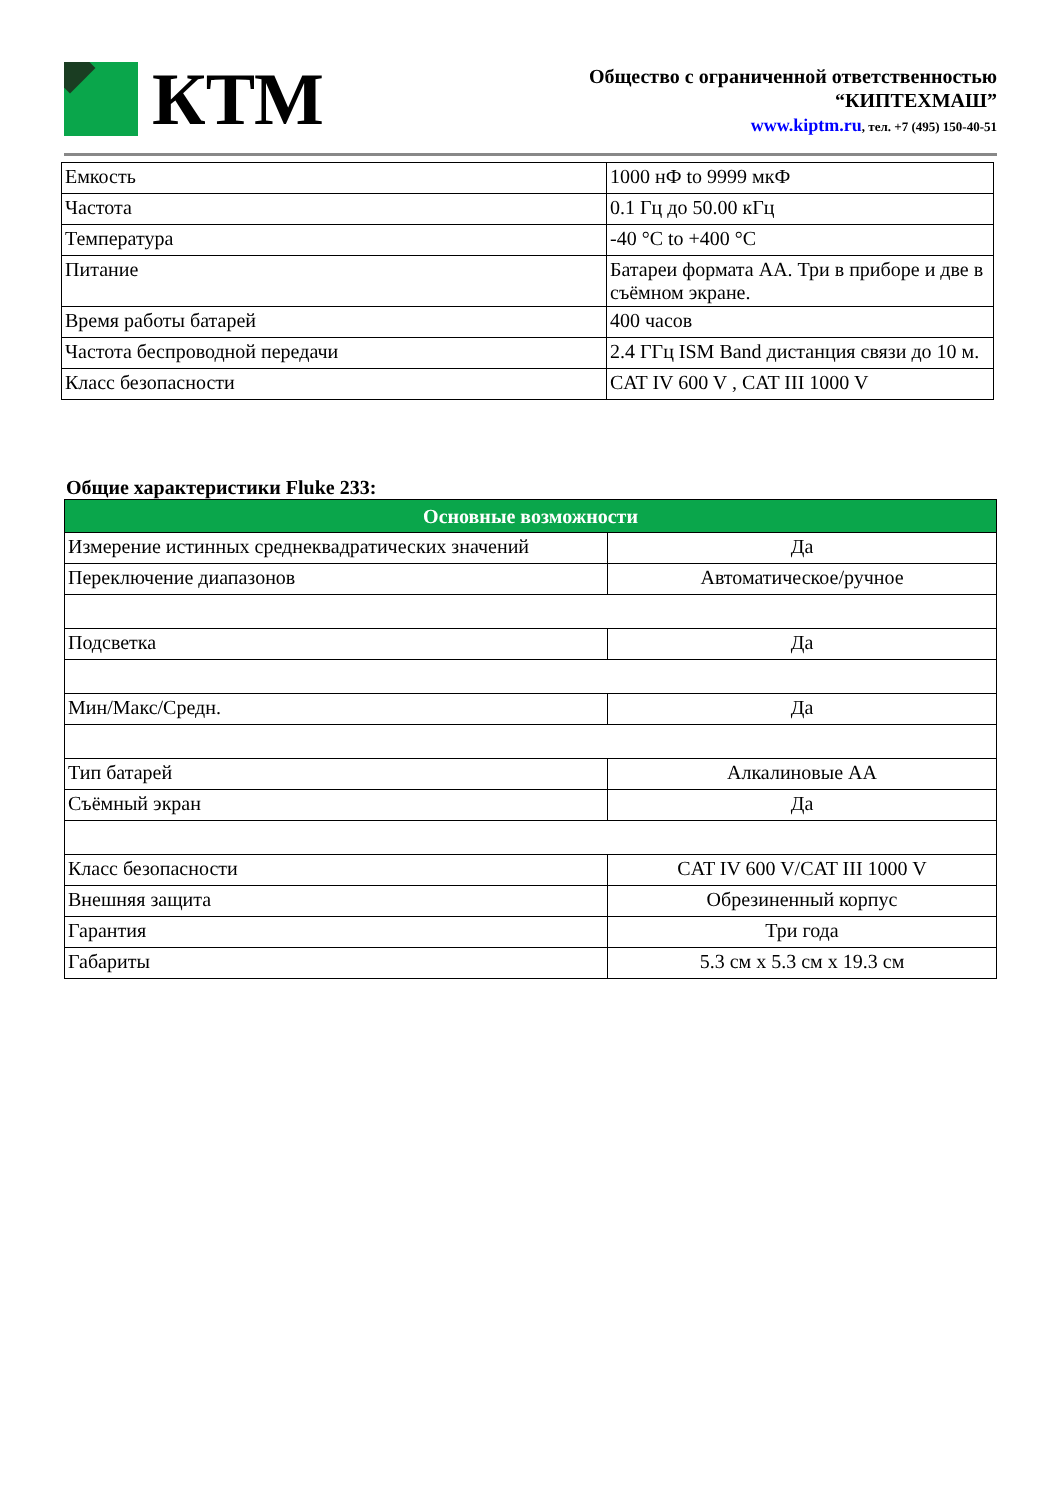КТМ
Общество с ограниченной ответственностью
“КИПТЕХМАШ”
www.kiptm.ru, тел. +7 (495) 150-40-51
| Емкость | 1000 нФ to 9999 мкФ |
| Частота | 0.1 Гц до 50.00 кГц |
| Температура | -40 °C to +400 °C |
| Питание | Батареи формата АА. Три в приборе и две в съёмном экране. |
| Время работы батарей | 400 часов |
| Частота беспроводной передачи | 2.4 ГГц ISM Band дистанция связи до 10 м. |
| Класс безопасности | CAT IV 600 V , CAT III 1000 V |
Общие характеристики Fluke 233:
| Основные возможности | |
| --- | --- |
| Измерение истинных среднеквадратических значений | Да |
| Переключение диапазонов | Автоматическое/ручное |
| Подсветка | Да |
| Мин/Макс/Средн. | Да |
| Тип батарей | Алкалиновые АА |
| Съёмный экран | Да |
| Класс безопасности | CAT IV 600 V/CAT III 1000 V |
| Внешняя защита | Обрезиненный корпус |
| Гарантия | Три года |
| Габариты | 5.3 см x 5.3 см x 19.3 см |